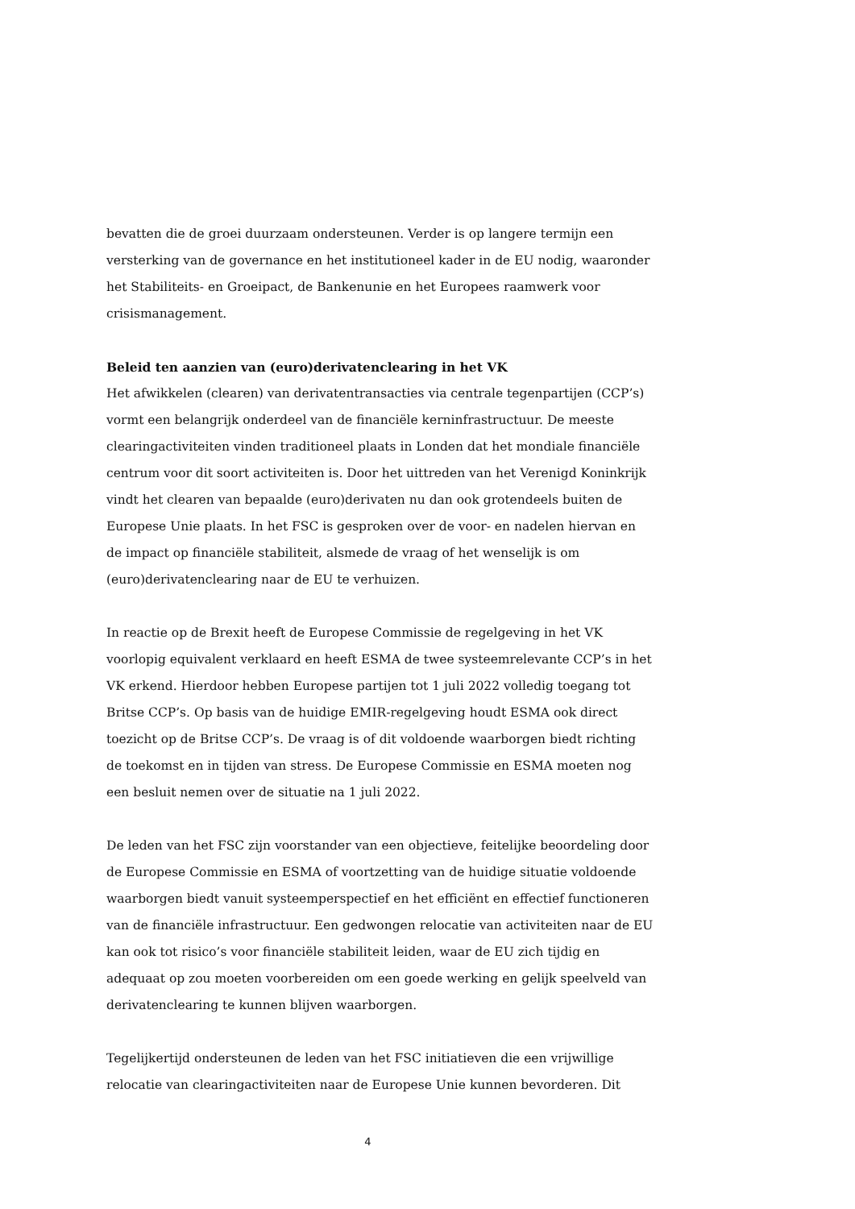bevatten die de groei duurzaam ondersteunen. Verder is op langere termijn een versterking van de governance en het institutioneel kader in de EU nodig, waaronder het Stabiliteits- en Groeipact, de Bankenunie en het Europees raamwerk voor crisismanagement.
Beleid ten aanzien van (euro)derivatenclearing in het VK
Het afwikkelen (clearen) van derivatentransacties via centrale tegenpartijen (CCP’s) vormt een belangrijk onderdeel van de financiële kerninfrastructuur. De meeste clearingactiviteiten vinden traditioneel plaats in Londen dat het mondiale financiële centrum voor dit soort activiteiten is. Door het uittreden van het Verenigd Koninkrijk vindt het clearen van bepaalde (euro)derivaten nu dan ook grotendeels buiten de Europese Unie plaats. In het FSC is gesproken over de voor- en nadelen hiervan en de impact op financiële stabiliteit, alsmede de vraag of het wenselijk is om (euro)derivatenclearing naar de EU te verhuizen.
In reactie op de Brexit heeft de Europese Commissie de regelgeving in het VK voorlopig equivalent verklaard en heeft ESMA de twee systeemrelevante CCP’s in het VK erkend. Hierdoor hebben Europese partijen tot 1 juli 2022 volledig toegang tot Britse CCP’s. Op basis van de huidige EMIR-regelgeving houdt ESMA ook direct toezicht op de Britse CCP’s. De vraag is of dit voldoende waarborgen biedt richting de toekomst en in tijden van stress. De Europese Commissie en ESMA moeten nog een besluit nemen over de situatie na 1 juli 2022.
De leden van het FSC zijn voorstander van een objectieve, feitelijke beoordeling door de Europese Commissie en ESMA of voortzetting van de huidige situatie voldoende waarborgen biedt vanuit systeemperspectief en het efficiënt en effectief functioneren van de financiële infrastructuur. Een gedwongen relocatie van activiteiten naar de EU kan ook tot risico’s voor financiële stabiliteit leiden, waar de EU zich tijdig en adequaat op zou moeten voorbereiden om een goede werking en gelijk speelveld van derivatenclearing te kunnen blijven waarborgen.
Tegelijkertijd ondersteunen de leden van het FSC initiatieven die een vrijwillige relocatie van clearingactiviteiten naar de Europese Unie kunnen bevorderen. Dit
4